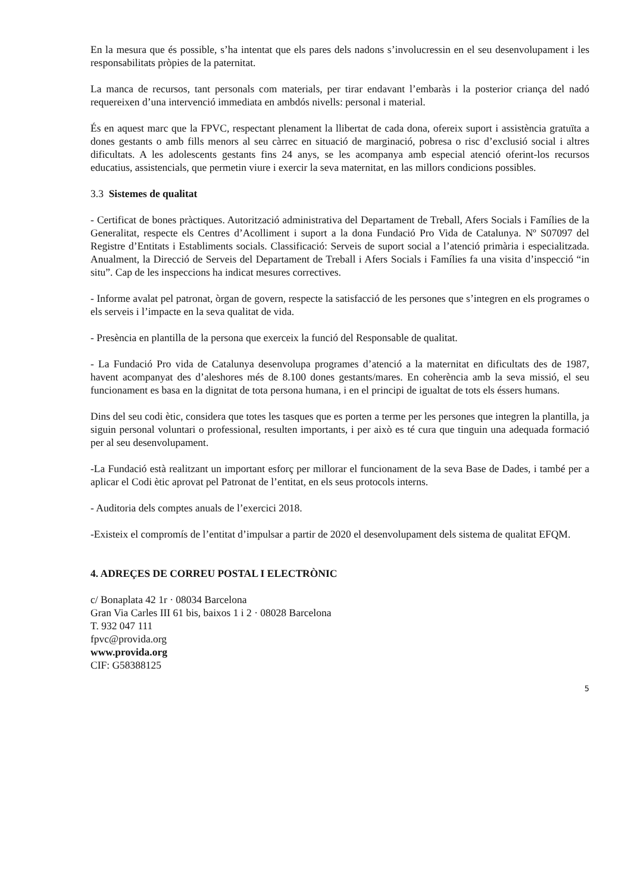En la mesura que és possible, s’ha intentat que els pares dels nadons s’involucressin en el seu desenvolupament i les responsabilitats pròpies de la paternitat.
La manca de recursos, tant personals com materials, per tirar endavant l’embaràs i la posterior criança del nadó requereixen d’una intervenció immediata en ambdós nivells: personal i material.
És en aquest marc que la FPVC, respectant plenament la llibertat de cada dona, ofereix suport i assistència gratuïta a dones gestants o amb fills menors al seu càrrec en situació de marginació, pobresa o risc d’exclusió social i altres dificultats. A les adolescents gestants fins 24 anys, se les acompanya amb especial atenció oferint-los recursos educatius, assistencials, que permetin viure i exercir la seva maternitat, en las millors condicions possibles.
3.3 Sistemes de qualitat
- Certificat de bones pràctiques. Autorització administrativa del Departament de Treball, Afers Socials i Famílies de la Generalitat, respecte els Centres d’Acolliment i suport a la dona Fundació Pro Vida de Catalunya. Nº S07097 del Registre d’Entitats i Establiments socials. Classificació: Serveis de suport social a l’atenció primària i especialitzada. Anualment, la Direcció de Serveis del Departament de Treball i Afers Socials i Famílies fa una visita d’inspecció “in situ”. Cap de les inspeccions ha indicat mesures correctives.
- Informe avalat pel patronat, òrgan de govern, respecte la satisfacció de les persones que s’integren en els programes o els serveis i l’impacte en la seva qualitat de vida.
- Presència en plantilla de la persona que exerceix la funció del Responsable de qualitat.
- La Fundació Pro vida de Catalunya desenvolupa programes d’atenció a la maternitat en dificultats des de 1987, havent acompanyat des d’aleshores més de 8.100 dones gestants/mares. En coherència amb la seva missió, el seu funcionament es basa en la dignitat de tota persona humana, i en el principi de igualtat de tots els éssers humans.
Dins del seu codi ètic, considera que totes les tasques que es porten a terme per les persones que integren la plantilla, ja siguin personal voluntari o professional, resulten importants, i per això es té cura que tinguin una adequada formació per al seu desenvolupament.
-La Fundació està realitzant un important esforç per millorar el funcionament de la seva Base de Dades, i també per a aplicar el Codi ètic aprovat pel Patronat de l’entitat, en els seus protocols interns.
- Auditoria dels comptes anuals de l’exercici 2018.
-Existeix el compromís de l’entitat d’impulsar a partir de 2020 el desenvolupament dels sistema de qualitat EFQM.
4. ADREÇES DE CORREU POSTAL I ELECTRÒNIC
c/ Bonaplata 42 1r · 08034 Barcelona
Gran Via Carles III 61 bis, baixos 1 i 2 · 08028 Barcelona
T. 932 047 111
fpvc@provida.org
www.provida.org
CIF: G58388125
5